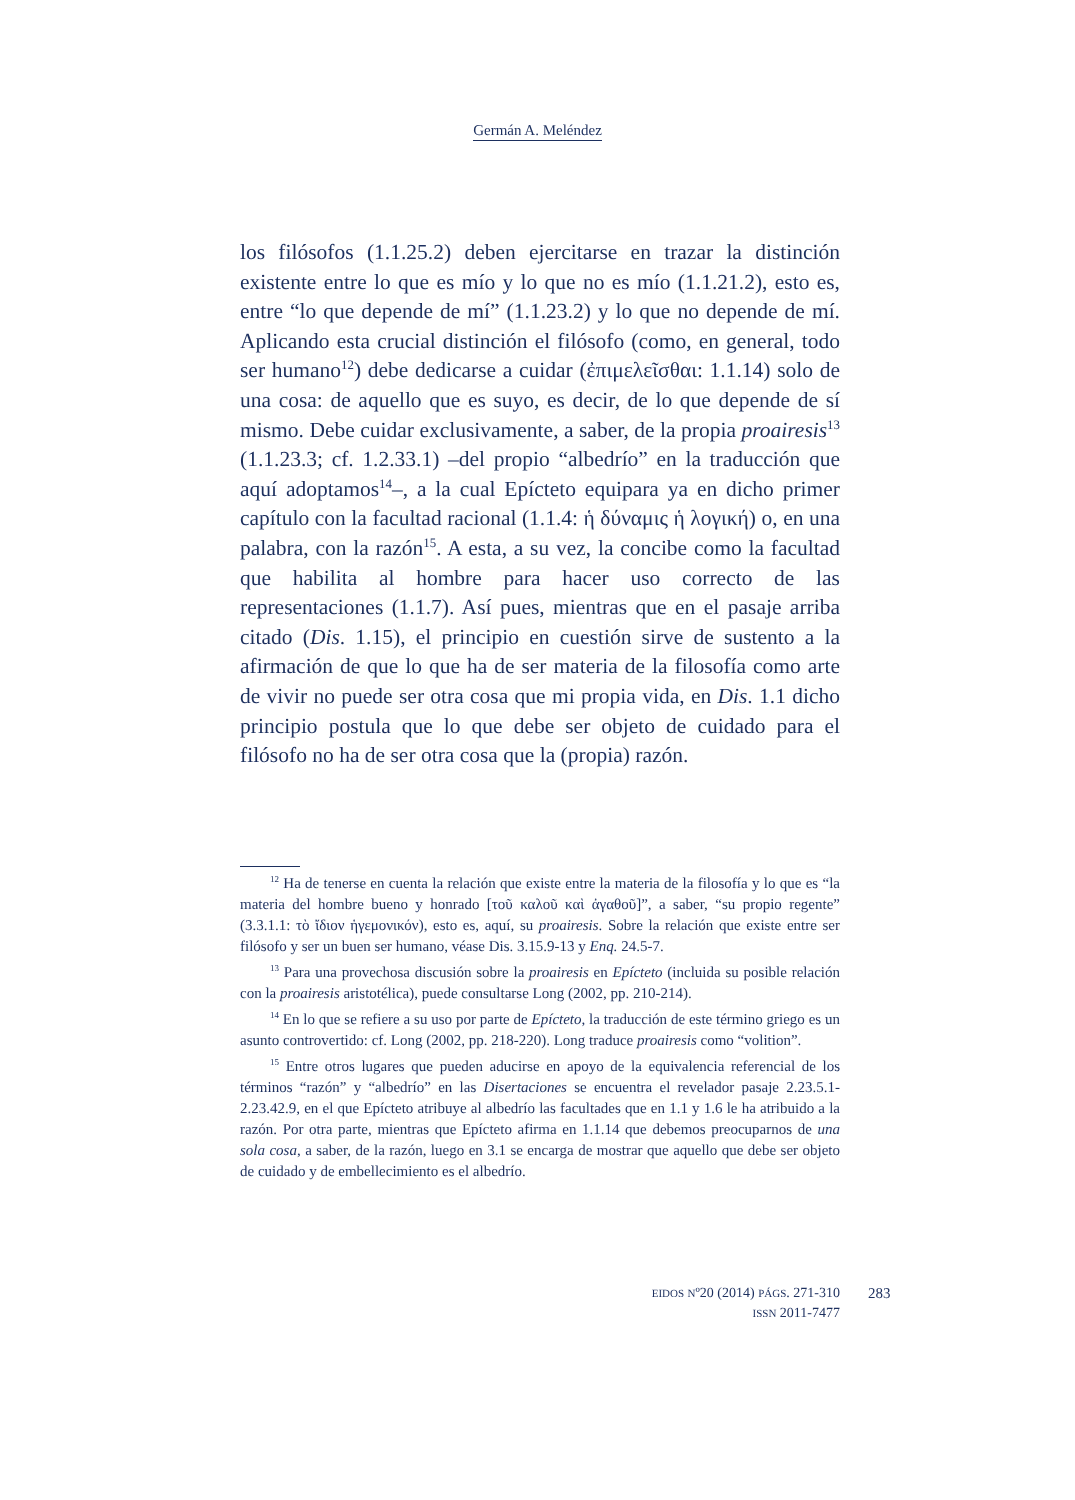Germán A. Meléndez
los filósofos (1.1.25.2) deben ejercitarse en trazar la distinción existente entre lo que es mío y lo que no es mío (1.1.21.2), esto es, entre “lo que depende de mí” (1.1.23.2) y lo que no depende de mí. Aplicando esta crucial distinción el filósofo (como, en general, todo ser humano<sup>12</sup>) debe dedicarse a cuidar (ἐπιμελεῖσθαι: 1.1.14) solo de una cosa: de aquello que es suyo, es decir, de lo que depende de sí mismo. Debe cuidar exclusivamente, a saber, de la propia proairesis<sup>13</sup> (1.1.23.3; cf. 1.2.33.1) –del propio “albedrío” en la traducción que aquí adoptamos<sup>14</sup>–, a la cual Epícteto equipara ya en dicho primer capítulo con la facultad racional (1.1.4: ἡ δύναμις ἡ λογική) o, en una palabra, con la razón<sup>15</sup>. A esta, a su vez, la concibe como la facultad que habilita al hombre para hacer uso correcto de las representaciones (1.1.7). Así pues, mientras que en el pasaje arriba citado (Dis. 1.15), el principio en cuestión sirve de sustento a la afirmación de que lo que ha de ser materia de la filosofía como arte de vivir no puede ser otra cosa que mi propia vida, en Dis. 1.1 dicho principio postula que lo que debe ser objeto de cuidado para el filósofo no ha de ser otra cosa que la (propia) razón.
<sup>12</sup> Ha de tenerse en cuenta la relación que existe entre la materia de la filosofía y lo que es “la materia del hombre bueno y honrado [τοῦ καλοῦ καὶ ἀγαθοῦ]”, a saber, “su propio regente” (3.3.1.1: τὸ ἴδιον ἡγεμονικόν), esto es, aquí, su proairesis. Sobre la relación que existe entre ser filósofo y ser un buen ser humano, véase Dis. 3.15.9-13 y Enq. 24.5-7.
<sup>13</sup> Para una provechosa discusión sobre la proairesis en Epícteto (incluida su posible relación con la proairesis aristotélica), puede consultarse Long (2002, pp. 210-214).
<sup>14</sup> En lo que se refiere a su uso por parte de Epícteto, la traducción de este término griego es un asunto controvertido: cf. Long (2002, pp. 218-220). Long traduce proairesis como “volition”.
<sup>15</sup> Entre otros lugares que pueden aducirse en apoyo de la equivalencia referencial de los términos “razón” y “albedrío” en las Disertaciones se encuentra el revelador pasaje 2.23.5.1- 2.23.42.9, en el que Epícteto atribuye al albedrío las facultades que en 1.1 y 1.6 le ha atribuido a la razón. Por otra parte, mientras que Epícteto afirma en 1.1.14 que debemos preocuparnos de una sola cosa, a saber, de la razón, luego en 3.1 se encarga de mostrar que aquello que debe ser objeto de cuidado y de embellecimiento es el albedrío.
EIDOS Nº20 (2014) PÁGS. 271-310
ISSN 2011-7477
283